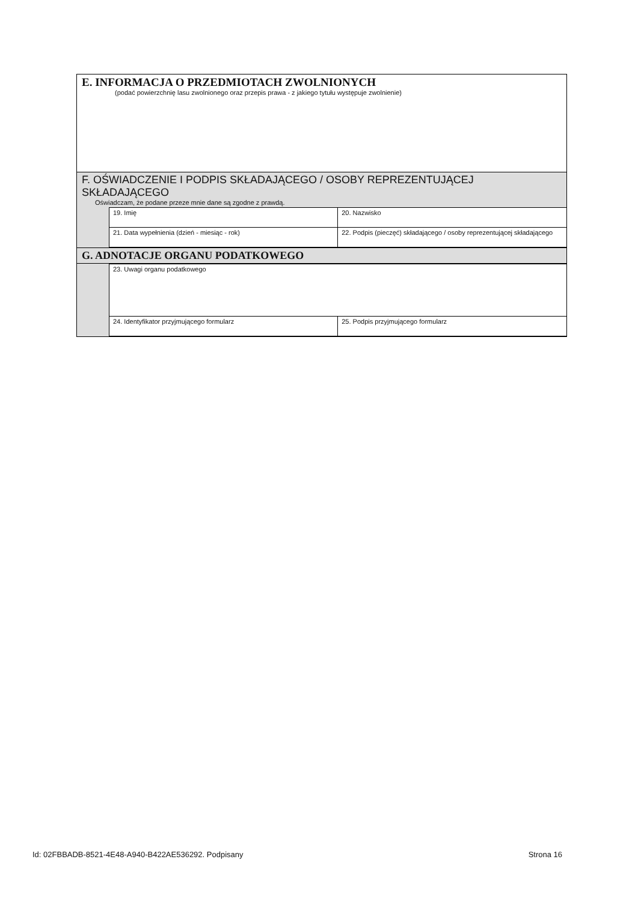E. INFORMACJA O PRZEDMIOTACH ZWOLNIONYCH
(podać powierzchnię lasu zwolnionego oraz przepis prawa - z jakiego tytułu występuje zwolnienie)
F. OŚWIADCZENIE I PODPIS SKŁADAJĄCEGO / OSOBY REPREZENTUJĄCEJ SKŁADAJĄCEGO
Oświadczam, że podane przeze mnie dane są zgodne z prawdą.
| 19. Imię | 20. Nazwisko |
| 21. Data wypełnienia (dzień - miesiąc - rok) | 22. Podpis (pieczęć) składającego / osoby reprezentującej składającego |
G. ADNOTACJE ORGANU PODATKOWEGO
| 23. Uwagi organu podatkowego | |
| 24. Identyfikator przyjmującego formularz | 25. Podpis przyjmującego formularz |
Id: 02FBBADB-8521-4E48-A940-B422AE536292. Podpisany Strona 16